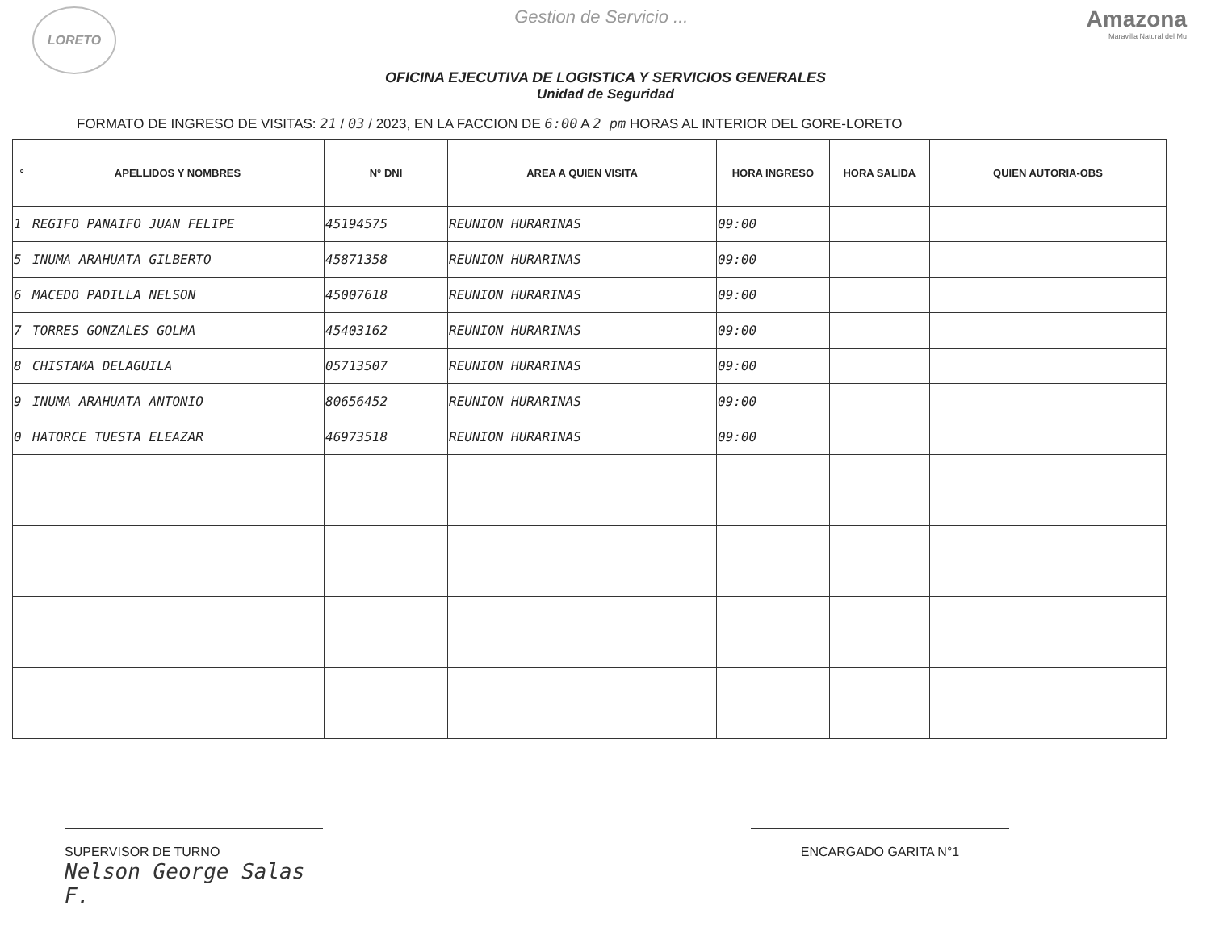LORETO
Gestion de Servicio ...
Amazona
Maravilla Natural del Mu
OFICINA EJECUTIVA DE LOGISTICA Y SERVICIOS GENERALES
Unidad de Seguridad
FORMATO DE INGRESO DE VISITAS: 21 / 03 / 2023, EN LA FACCION DE 6:00 A 2 pm HORAS AL INTERIOR DEL GORE-LORETO
| ° | APELLIDOS Y NOMBRES | N° DNI | AREA A QUIEN VISITA | HORA INGRESO | HORA SALIDA | QUIEN AUTORIA-OBS |
| --- | --- | --- | --- | --- | --- | --- |
| 1 | REGIFO PANAIFO JUAN FELIPE | 45194575 | REUNION HURARINAS | 09:00 | | |
| 5 | INUMA ARAHUATA GILBERTO | 45871358 | REUNION HURARINAS | 09:00 | | |
| 6 | MACEDO PADILLA NELSON | 45007618 | REUNION HURARINAS | 09:00 | | |
| 7 | TORRES GONZALES GOLMA | 45403162 | REUNION HURARINAS | 09:00 | | |
| 8 | CHISTAMA DELAGUILA | 05713507 | REUNION HURARINAS | 09:00 | | |
| 9 | INUMA ARAHUATA ANTONIO | 80656452 | REUNION HURARINAS | 09:00 | | |
| 0 | HATORCE TUESTA ELEAZAR | 46973518 | REUNION HURARINAS | 09:00 | | |
SUPERVISOR DE TURNO
Nelson George Salas F.
ENCARGADO GARITA N°1